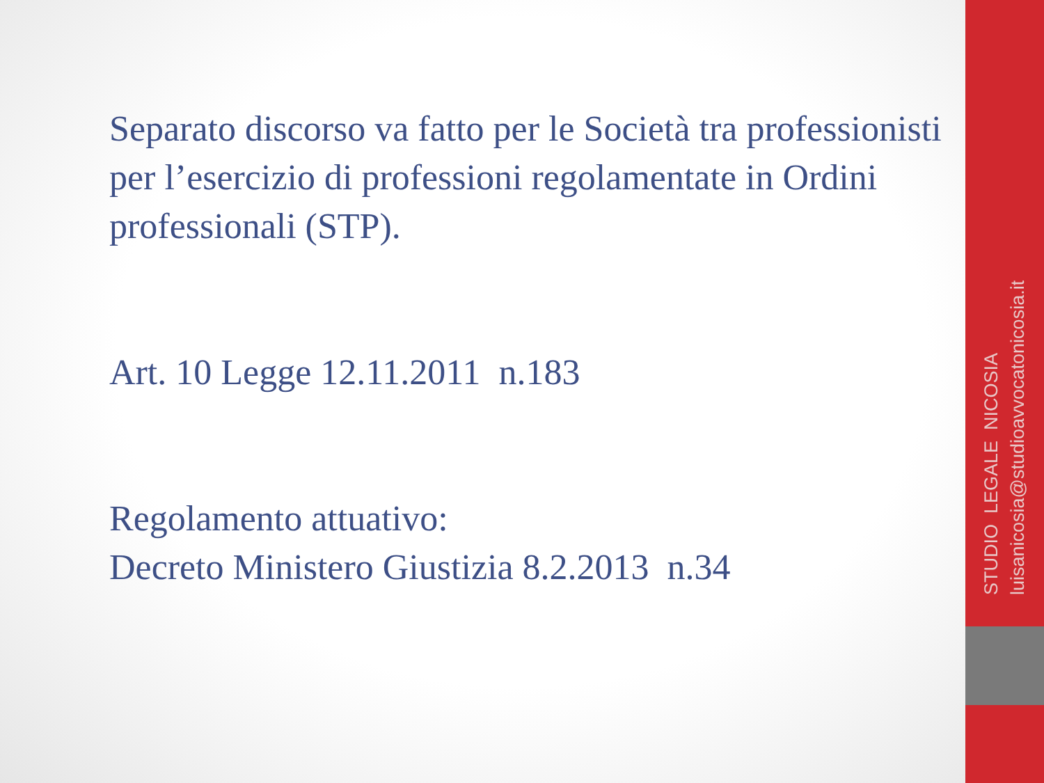Separato discorso va fatto per le Società tra professionisti per l’esercizio di professioni regolamentate in Ordini professionali (STP).
Art. 10 Legge 12.11.2011 n.183
Regolamento attuativo:
Decreto Ministero Giustizia 8.2.2013 n.34
STUDIO LEGALE NICOSIA
luisanicosia@studioavvocatonicosia.it